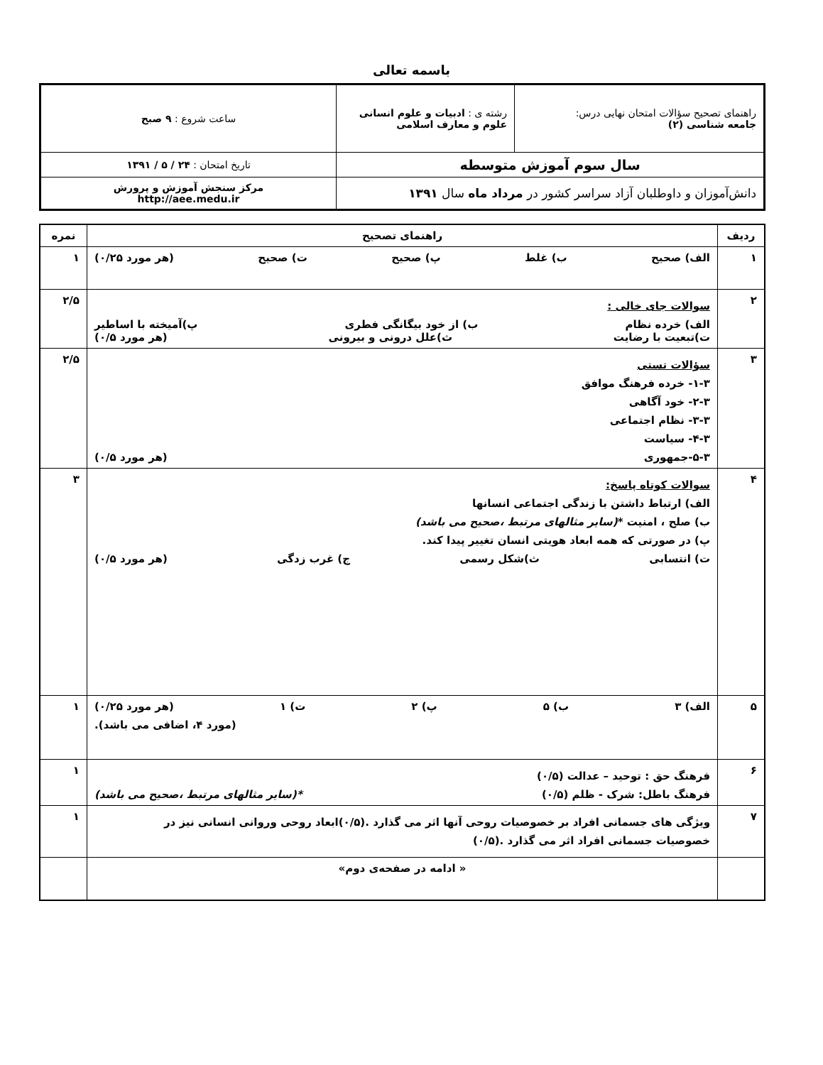باسمه تعالی
| راهنمای تصحیح سؤالات امتحان نهایی درس: جامعه شناسی (۲) | رشته ی : ادبیات و علوم انسانی علوم و معارف اسلامی | ساعت شروع : ۹ صبح |
| سال سوم آموزش متوسطه | | تاریخ امتحان : ۲۴ / ۵ / ۱۳۹۱ |
| دانش‌آموزان و داوطلبان آزاد سراسر کشور در مرداد ماه سال ۱۳۹۱ | | مرکز سنجش آموزش و پرورش http://aee.medu.ir |
| ردیف | راهنمای تصحیح | نمره |
| --- | --- | --- |
| ۱ | الف) صحیح ب) غلط پ) صحیح ت) صحیح (هر مورد ۰/۲۵) | ۱ |
| ۲ | سوالات جای خالی : الف) خرده نظام ب) از خود بیگانگی فطری پ)آمیخته با اساطیر ت)تبعیت با رضایت ث)علل درونی و بیرونی (هر مورد ۰/۵) | ۲/۵ |
| ۳ | سؤالات تستی ۱-۳- خرده فرهنگ موافق ۲-۳- خود آگاهی ۳-۳- نظام اجتماعی ۴-۳- سیاست ۵-۳-جمهوری (هر مورد ۰/۵) | ۲/۵ |
| ۴ | سوالات کوتاه پاسخ: الف) ارتباط داشتن با زندگی اجتماعی انسانها ب) صلح ، امنیت * (سایر مثالهای مرتبط ،صحیح می باشد) پ) در صورتی که همه ابعاد هویتی انسان تغییر پیدا کند. ت) انتسابی ث)شکل رسمی ج) غرب زدگی (هر مورد ۰/۵) | ۳ |
| ۵ | الف) ۳ ب) ۵ پ) ۲ ت) ۱ (هر مورد ۰/۲۵) (مورد ۴، اضافی می باشد). | ۱ |
| ۶ | فرهنگ حق : توحید – عدالت (۰/۵) فرهنگ باطل: شرک - ظلم (۰/۵) *(سایر مثالهای مرتبط ،صحیح می باشد) | ۱ |
| ۷ | ویژگی های جسمانی افراد بر خصوصیات روحی آنها اثر می گذارد .(۰/۵)ابعاد روحی وروانی انسانی نیز در خصوصیات جسمانی افراد اثر می گذارد .(۰/۵) | ۱ |
| | « ادامه در صفحه‌ی دوم» | |